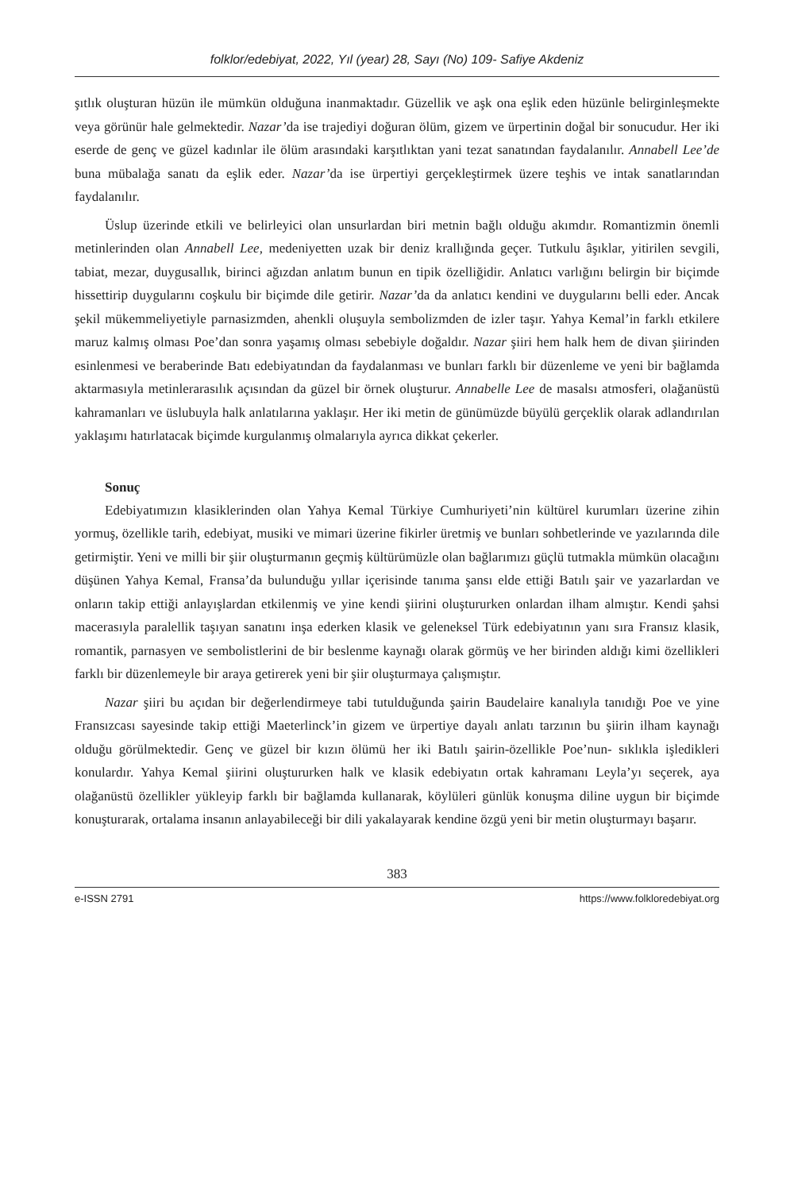folklor/edebiyat, 2022, Yıl (year) 28, Sayı (No) 109- Safiye Akdeniz
şıtlık oluşturan hüzün ile mümkün olduğuna inanmaktadır. Güzellik ve aşk ona eşlik eden hüzünle belirginleşmekte veya görünür hale gelmektedir. Nazar’da ise trajediyi doğuran ölüm, gizem ve ürpertinin doğal bir sonucudur. Her iki eserde de genç ve güzel kadınlar ile ölüm arasındaki karşıtlıktan yani tezat sanatından faydalanılır. Annabell Lee’de buna mübalağa sanatı da eşlik eder. Nazar’da ise ürpertiyi gerçekleştirmek üzere teşhis ve intak sanatlarından faydalanılır.
Üslup üzerinde etkili ve belirleyici olan unsurlardan biri metnin bağlı olduğu akımdır. Romantizmin önemli metinlerinden olan Annabell Lee, medeniyetten uzak bir deniz krallığında geçer. Tutkulu âşıklar, yitirilen sevgili, tabiat, mezar, duygusallık, birinci ağızdan anlatım bunun en tipik özelliğidir. Anlatıcı varlığını belirgin bir biçimde hissettirip duygularını coşkulu bir biçimde dile getirir. Nazar’da da anlatıcı kendini ve duygularını belli eder. Ancak şekil mükemmeliyetiyle parnasizmden, ahenkli oluşuyla sembolizmden de izler taşır. Yahya Kemal’in farklı etkilere maruz kalmış olması Poe’dan sonra yaşamış olması sebebiyle doğaldır. Nazar şiiri hem halk hem de divan şiirinden esinlenmesi ve beraberinde Batı edebiyatından da faydalanması ve bunları farklı bir düzenleme ve yeni bir bağlamda aktarmasıyla metinlerarasılık açısından da güzel bir örnek oluşturur. Annabelle Lee de masalsı atmosferi, olağanüstü kahramanları ve üslubuyla halk anlatılarına yaklaşır. Her iki metin de günümüzde büyülü gerçeklik olarak adlandırılan yaklaşımı hatırlatacak biçimde kurgulanmış olmalarıyla ayrıca dikkat çekerler.
Sonuç
Edebiyatımızın klasiklerinden olan Yahya Kemal Türkiye Cumhuriyeti’nin kültürel kurumları üzerine zihin yormuş, özellikle tarih, edebiyat, musiki ve mimari üzerine fikirler üretmiş ve bunları sohbetlerinde ve yazılarında dile getirmiştir. Yeni ve milli bir şiir oluşturmanın geçmiş kültürümüzle olan bağlarımızı güçlü tutmakla mümkün olacağını düşünen Yahya Kemal, Fransa’da bulunduğu yıllar içerisinde tanıma şansı elde ettiği Batılı şair ve yazarlardan ve onların takip ettiği anlayışlardan etkilenmiş ve yine kendi şiirini oluştururken onlardan ilham almıştır. Kendi şahsi macerasıyla paralellik taşıyan sanatını inşa ederken klasik ve geleneksel Türk edebiyatının yanı sıra Fransız klasik, romantik, parnasyen ve sembolistlerini de bir beslenme kaynağı olarak görmüş ve her birinden aldığı kimi özellikleri farklı bir düzenlemeyle bir araya getirerek yeni bir şiir oluşturmaya çalışmıştır.
Nazar şiiri bu açıdan bir değerlendirmeye tabi tutulduğunda şairin Baudelaire kanalıyla tanıdığı Poe ve yine Fransızcası sayesinde takip ettiği Maeterlinck’in gizem ve ürpertiye dayalı anlatı tarzının bu şiirin ilham kaynağı olduğu görülmektedir. Genç ve güzel bir kızın ölümü her iki Batılı şairin-özellikle Poe’nun- sıklıkla işledikleri konulardır. Yahya Kemal şiirini oluştururken halk ve klasik edebiyatın ortak kahramanı Leyla’yı seçerek, aya olağanüstü özellikler yükleyip farklı bir bağlamda kullanarak, köylüleri günlük konuşma diline uygun bir biçimde konuşturarak, ortalama insanın anlayabileceği bir dili yakalayarak kendine özgü yeni bir metin oluşturmayı başarır.
383
e-ISSN 2791 https://www.folkloredebiyat.org